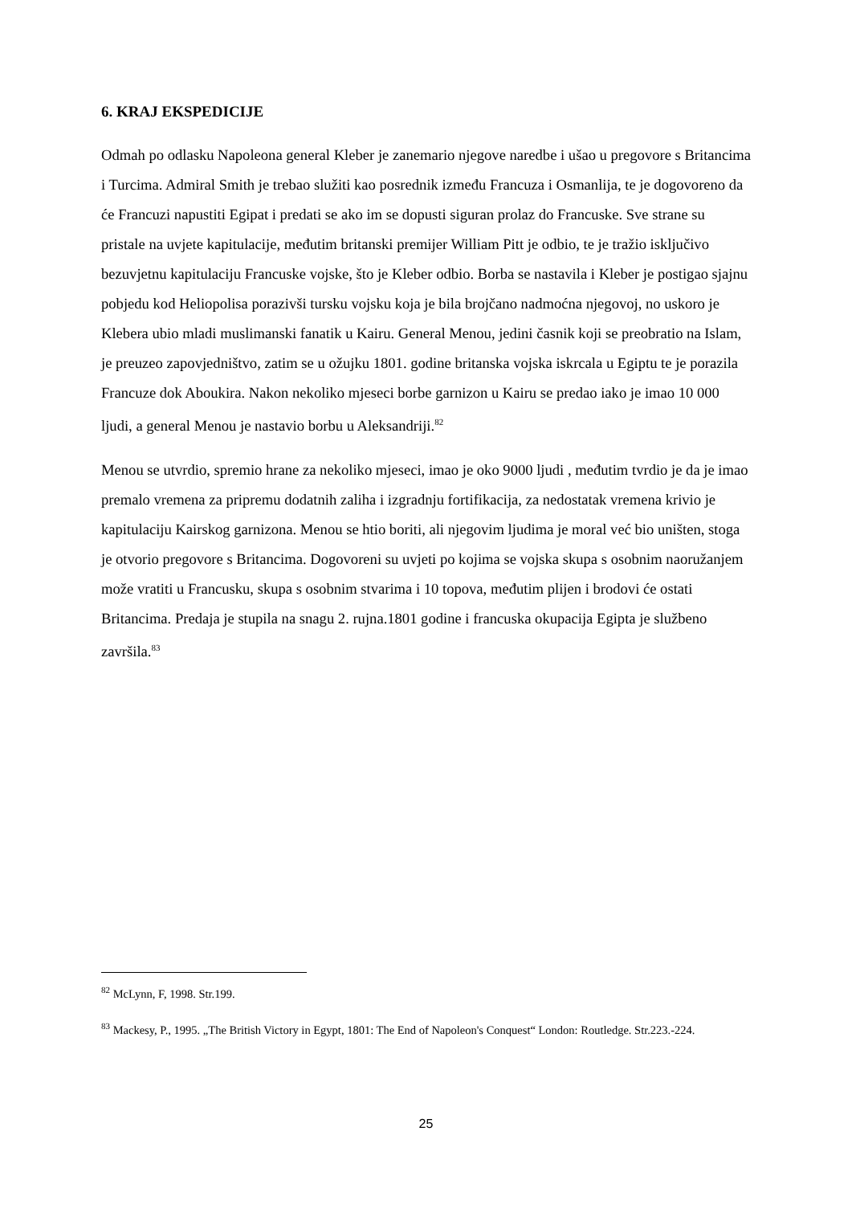6. KRAJ EKSPEDICIJE
Odmah po odlasku Napoleona general Kleber je zanemario njegove naredbe i ušao u pregovore s Britancima i Turcima. Admiral Smith je trebao služiti kao posrednik između Francuza i Osmanlija, te je dogovoreno da će Francuzi napustiti Egipat i predati se ako im se dopusti siguran prolaz do Francuske. Sve strane su pristale na uvjete kapitulacije, međutim britanski premijer William Pitt je odbio, te je tražio isključivo bezuvjetnu kapitulaciju Francuske vojske, što je Kleber odbio. Borba se nastavila i Kleber je postigao sjajnu pobjedu kod Heliopolisa porazivši tursku vojsku koja je bila brojčano nadmoćna njegovoj, no uskoro je Klebera ubio mladi muslimanski fanatik u Kairu. General Menou, jedini časnik koji se preobratio na Islam, je preuzeo zapovjedništvo, zatim se u ožujku 1801. godine britanska vojska iskrcala u Egiptu te je porazila Francuze dok Aboukira. Nakon nekoliko mjeseci borbe garnizon u Kairu se predao iako je imao 10 000 ljudi, a general Menou je nastavio borbu u Aleksandriji.<sup>82</sup>
Menou se utvrdio, spremio hrane za nekoliko mjeseci, imao je oko 9000 ljudi , međutim tvrdio je da je imao premalo vremena za pripremu dodatnih zaliha i izgradnju fortifikacija, za nedostatak vremena krivio je kapitulaciju Kairskog garnizona. Menou se htio boriti, ali njegovim ljudima je moral već bio uništen, stoga je otvorio pregovore s Britancima. Dogovoreni su uvjeti po kojima se vojska skupa s osobnim naoružanjem može vratiti u Francusku, skupa s osobnim stvarima i 10 topova, međutim plijen i brodovi će ostati Britancima. Predaja je stupila na snagu 2. rujna.1801 godine i francuska okupacija Egipta je službeno završila.<sup>83</sup>
<sup>82</sup> McLynn, F, 1998. Str.199.
<sup>83</sup> Mackesy, P., 1995. „The British Victory in Egypt, 1801: The End of Napoleon's Conquest“ London: Routledge. Str.223.-224.
25